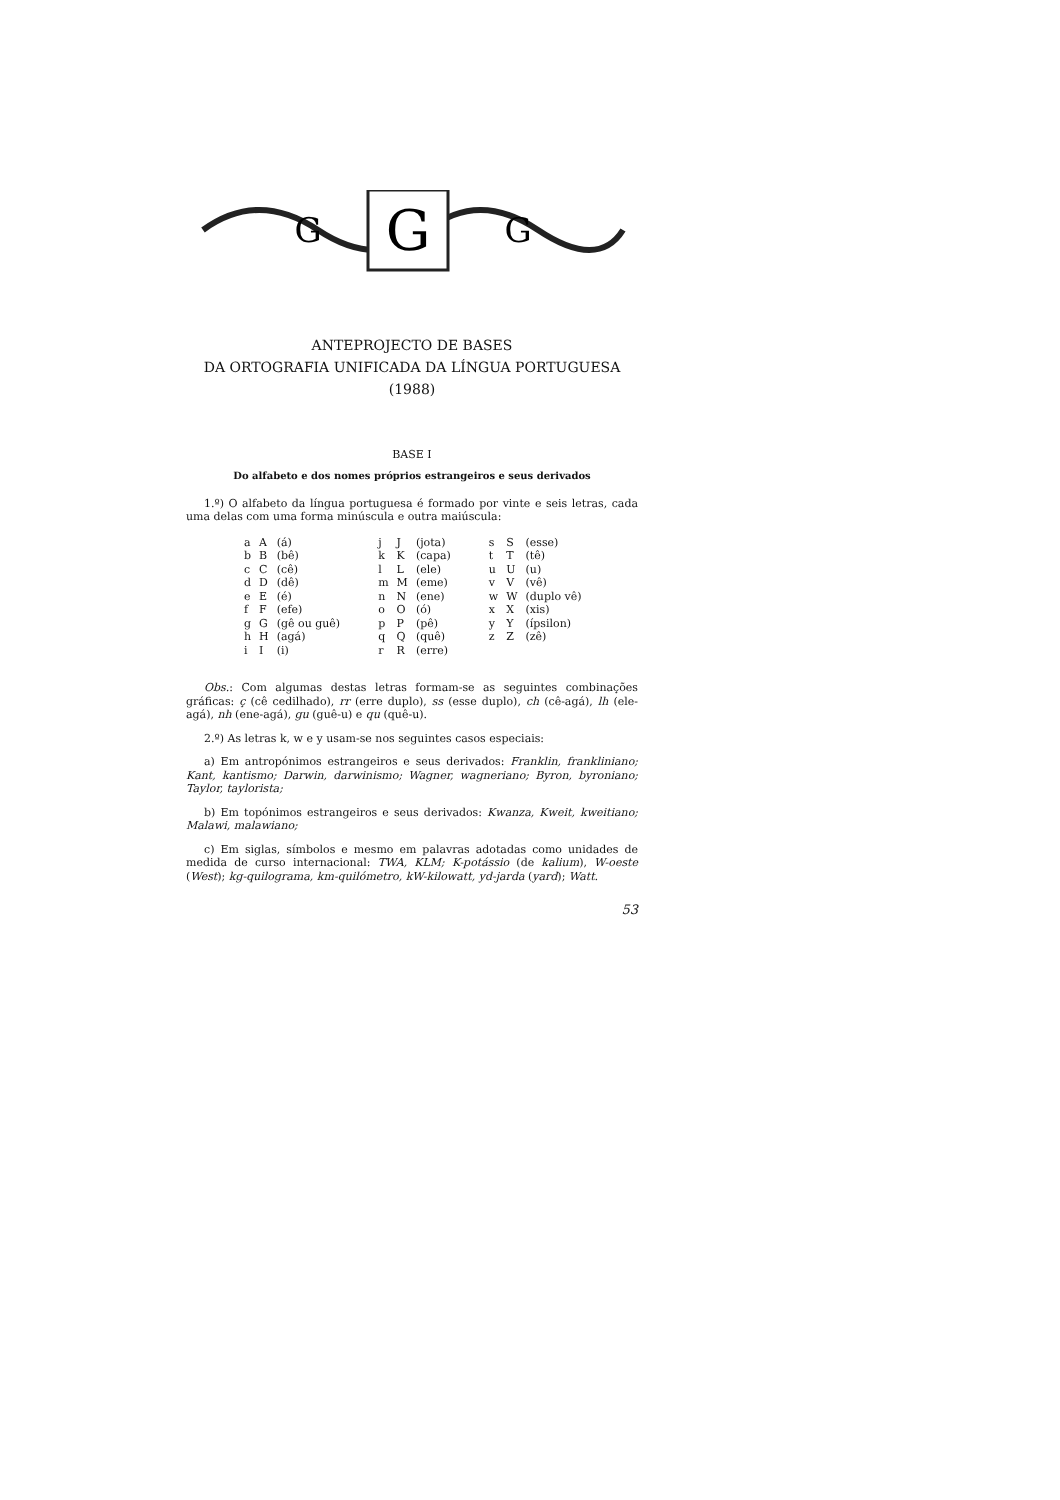G
G
G
ANTEPROJECTO DE BASES
DA ORTOGRAFIA UNIFICADA DA LÍNGUA PORTUGUESA
(1988)
BASE I
Do alfabeto e dos nomes próprios estrangeiros e seus derivados
1.º) O alfabeto da língua portuguesa é formado por vinte e seis letras, cada uma delas com uma forma minúscula e outra maiúscula:
| a | A | (á) | j | J | (jota) | s | S | (esse) |
| b | B | (bê) | k | K | (capa) | t | T | (tê) |
| c | C | (cê) | l | L | (ele) | u | U | (u) |
| d | D | (dê) | m | M | (eme) | v | V | (vê) |
| e | E | (é) | n | N | (ene) | w | W | (duplo vê) |
| f | F | (efe) | o | O | (ó) | x | X | (xis) |
| g | G | (gê ou guê) | p | P | (pê) | y | Y | (ípsilon) |
| h | H | (agá) | q | Q | (quê) | z | Z | (zê) |
| i | I | (i) | r | R | (erre) | | | |
Obs.: Com algumas destas letras formam-se as seguintes combinações gráficas: ç (cê cedilhado), rr (erre duplo), ss (esse duplo), ch (cê-agá), lh (ele-agá), nh (ene-agá), gu (guê-u) e qu (quê-u).
2.º) As letras k, w e y usam-se nos seguintes casos especiais:
a) Em antropónimos estrangeiros e seus derivados: Franklin, frankliniano; Kant, kantismo; Darwin, darwinismo; Wagner, wagneriano; Byron, byroniano; Taylor, taylorista;
b) Em topónimos estrangeiros e seus derivados: Kwanza, Kweit, kweitiano; Malawi, malawiano;
c) Em siglas, símbolos e mesmo em palavras adotadas como unidades de medida de curso internacional: TWA, KLM; K-potássio (de kalium), W-oeste (West); kg-quilograma, km-quilómetro, kW-kilowatt, yd-jarda (yard); Watt.
53